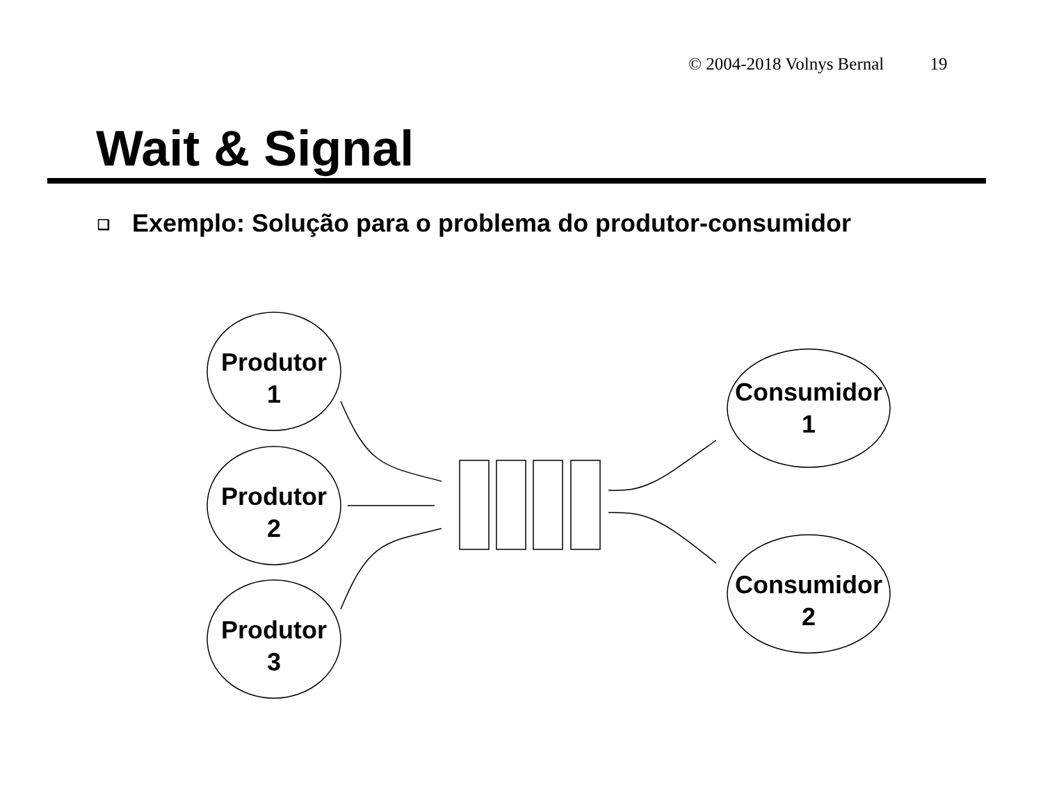© 2004-2018 Volnys Bernal 19
Wait & Signal
❑ Exemplo: Solução para o problema do produtor-consumidor
Produtor
1
Produtor
2
Produtor
3
Consumidor
1
Consumidor
2